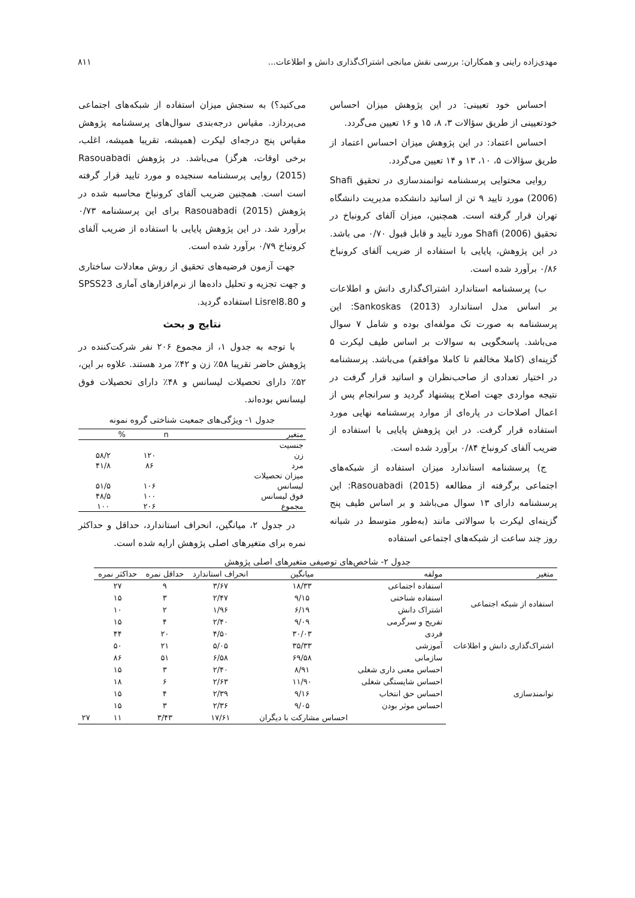مهدی‌زاده راینی و همکاران: بررسی نقش میانجی اشتراک‌گذاری دانش و اطلاعات... ۸۱۱
احساس خود تعیینی: در این پژوهش میزان احساس خودتعیینی از طریق سؤالات ۳، ۸، ۱۵ و ۱۶ تعیین می‌گردد.
احساس اعتماد: در این پژوهش میزان احساس اعتماد از طریق سؤالات ۵، ۱۰، ۱۳ و ۱۴ تعیین می‌گردد.
روایی محتوایی پرسشنامه توانمندسازی در تحقیق Shafi (2006) مورد تایید ۹ تن از اساتید دانشکده مدیریت دانشگاه تهران قرار گرفته است. همچنین، میزان آلفای کرونباخ در تحقیق Shafi (2006) مورد تأیید و قابل قبول ۰/۷۰ می باشد. در این پژوهش، پایایی با استفاده از ضریب آلفای کرونباخ ۰/۸۶ برآورد شده است.
ب) پرسشنامه استاندارد اشتراک‌گذاری دانش و اطلاعات بر اساس مدل استاندارد Sankoskas (2013): این پرسشنامه به صورت تک مولفه‌ای بوده و شامل ۷ سوال می‌باشد. پاسخگویی به سوالات بر اساس طیف لیکرت ۵ گزینه‌ای (کاملا مخالفم تا کاملا موافقم) می‌باشد. پرسشنامه در اختیار تعدادی از صاحب‌نظران و اساتید قرار گرفت در نتیجه مواردی جهت اصلاح پیشنهاد گردید و سرانجام پس از اعمال اصلاحات در پاره‌ای از موارد پرسشنامه نهایی مورد استفاده قرار گرفت. در این پژوهش پایایی با استفاده از ضریب آلفای کرونباخ ۰/۸۴ برآورد شده است.
ج) پرسشنامه استاندارد میزان استفاده از شبکه‌های اجتماعی برگرفته از مطالعه Rasouabadi (2015): این پرسشنامه دارای ۱۳ سوال می‌باشد و بر اساس طیف پنج گزینه‌ای لیکرت با سوالاتی مانند (به‌طور متوسط در شبانه روز چند ساعت از شبکه‌های اجتماعی استفاده
می‌کنید؟) به سنجش میزان استفاده از شبکه‌های اجتماعی می‌پردازد. مقیاس درجه‌بندی سوال‌های پرسشنامه پژوهش مقیاس پنج درجه‌ای لیکرت (همیشه، تقریبا همیشه، اغلب، برخی اوقات، هرگز) می‌باشد. در پژوهش Rasouabadi (2015) روایی پرسشنامه سنجیده و مورد تایید قرار گرفته است است. همچنین ضریب آلفای کرونباخ محاسبه شده در پژوهش Rasouabadi (2015) برای این پرسشنامه ۰/۷۳ برآورد شد. در این پژوهش پایایی با استفاده از ضریب آلفای کرونباخ ۰/۷۹ برآورد شده است.
جهت آزمون فرضیه‌های تحقیق از روش معادلات ساختاری و جهت تجزیه و تحلیل داده‌ها از نرم‌افزارهای آماری SPSS23 و Lisrel8.80 استفاده گردید.
نتایج و بحث
با توجه به جدول ۱، از مجموع ۲۰۶ نفر شرکت‌کننده در پژوهش حاضر تقریبا ۵۸٪ زن و ۴۲٪ مرد هستند. علاوه بر این، ۵۲٪ دارای تحصیلات لیسانس و ۴۸٪ دارای تحصیلات فوق لیسانس بوده‌اند.
جدول ۱- ویژگی‌های جمعیت شناختی گروه نمونه
| متغیر | n | % |
| --- | --- | --- |
| جنسیت | | |
| زن | ۱۲۰ | ۵۸/۲ |
| مرد | ۸۶ | ۴۱/۸ |
| میزان تحصیلات | | |
| لیسانس | ۱۰۶ | ۵۱/۵ |
| فوق لیسانس | ۱۰۰ | ۴۸/۵ |
| مجموع | ۲۰۶ | ۱۰۰ |
در جدول ۲، میانگین، انحراف استاندارد، حداقل و حداکثر نمره برای متغیرهای اصلی پژوهش ارایه شده است.
جدول ۲- شاخص‌های توصیفی متغیرهای اصلی پژوهش
| متغیر | مولفه | میانگین | انحراف استاندارد | حداقل نمره | حداکثر نمره | |
| --- | --- | --- | --- | --- | --- | --- |
| استفاده از شبکه اجتماعی | استفاده اجتماعی | ۱۸/۳۳ | ۳/۶۷ | ۹ | ۲۷ | |
| | استفاده شناختی | ۹/۱۵ | ۲/۴۷ | ۳ | ۱۵ | |
| | اشتراک دانش | ۶/۱۹ | ۱/۹۶ | ۲ | ۱۰ | |
| | تفریح و سرگرمی | ۹/۰۹ | ۲/۴۰ | ۴ | ۱۵ | |
| اشتراک‌گذاری دانش و اطلاعات | فردی | ۳۰/۰۳ | ۴/۵۰ | ۲۰ | ۴۴ | |
| | آموزشی | ۳۵/۳۳ | ۵/۰۵ | ۲۱ | ۵۰ | |
| | سازمانی | ۶۹/۵۸ | ۶/۵۸ | ۵۱ | ۸۶ | |
| توانمندسازی | احساس معنی داری شغلی | ۸/۹۱ | ۲/۴۰ | ۳ | ۱۵ | |
| | احساس شایستگی شغلی | ۱۱/۹۰ | ۲/۶۳ | ۶ | ۱۸ | |
| | احساس حق انتخاب | ۹/۱۶ | ۲/۳۹ | ۴ | ۱۵ | |
| | احساس موثر بودن | ۹/۰۵ | ۲/۳۶ | ۳ | ۱۵ | |
| | | احساس مشارکت با دیگران | ۱۷/۶۱ | ۳/۴۳ | ۱۱ | ۲۷ |